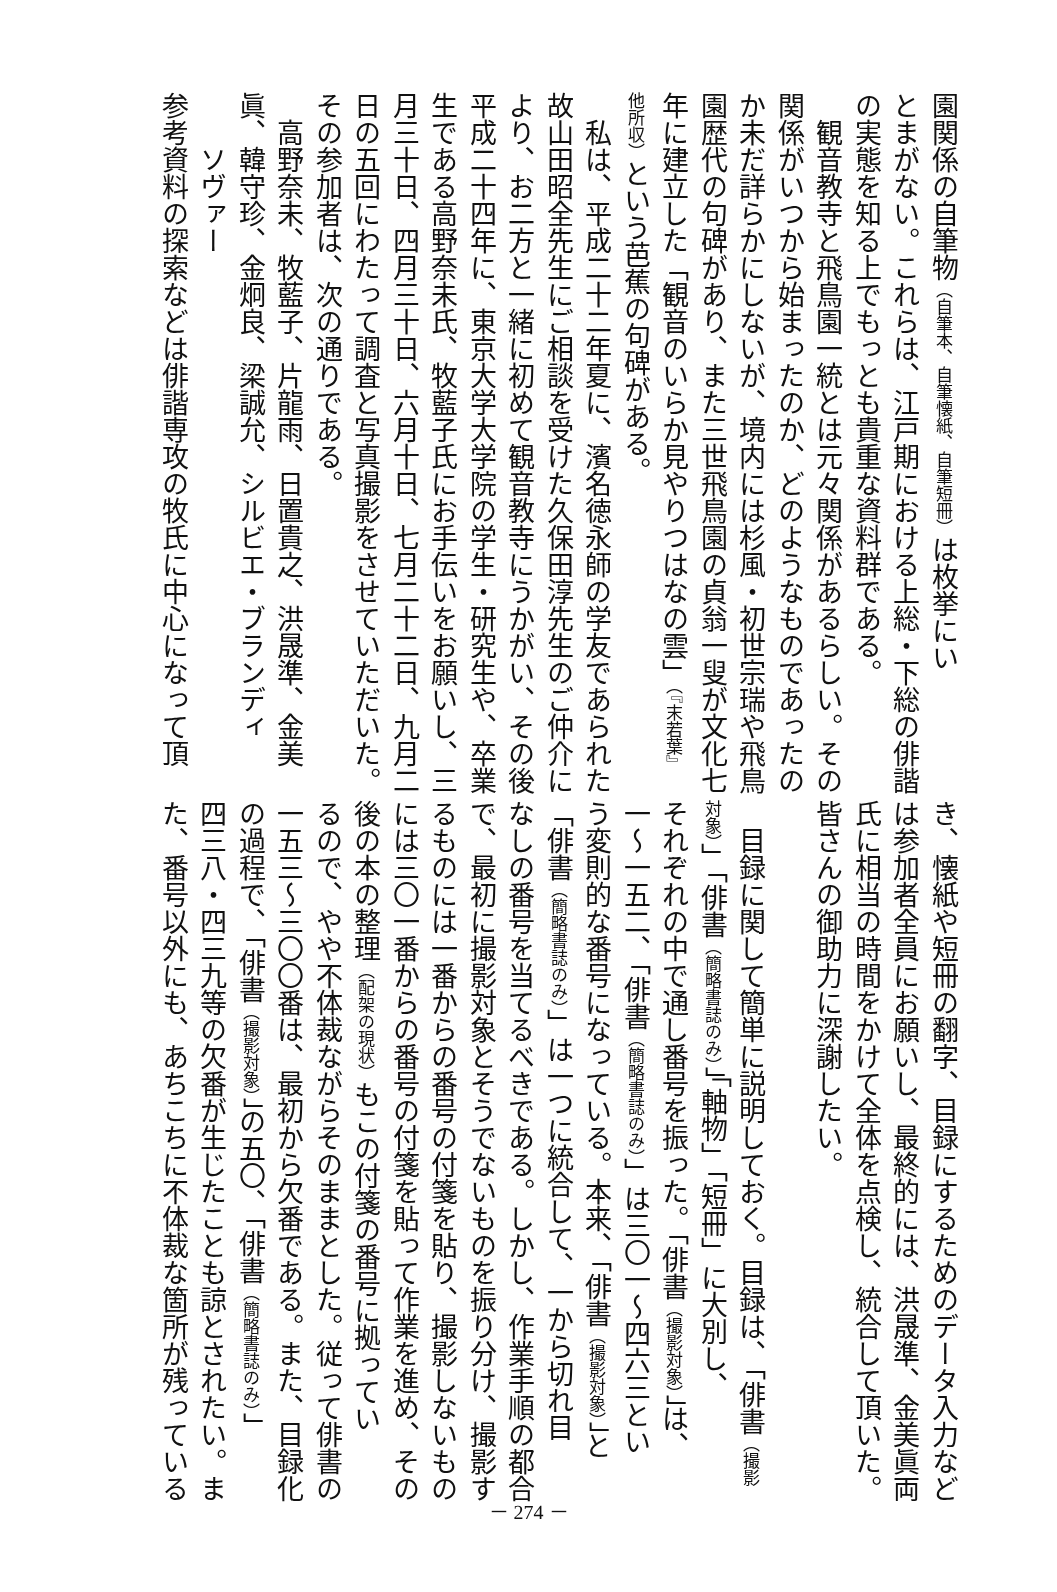園関係の自筆物（自筆本、自筆懐紙、自筆短冊）は枚挙にい
とまがない。これらは、江戸期における上総・下総の俳諧
の実態を知る上でもっとも貴重な資料群である。
　観音教寺と飛鳥園一統とは元々関係があるらしい。その
関係がいつから始まったのか、どのようなものであったの
か未だ詳らかにしないが、境内には杉風・初世宗瑞や飛鳥
園歴代の句碑があり、また三世飛鳥園の貞翁一叟が文化七
年に建立した「観音のいらか見やりつはなの雲」（『末若葉』
他所収）という芭蕉の句碑がある。
　私は、平成二十二年夏に、濱名徳永師の学友であられた
故山田昭全先生にご相談を受けた久保田淳先生のご仲介に
より、お二方と一緒に初めて観音教寺にうかがい、その後
平成二十四年に、東京大学大学院の学生・研究生や、卒業
生である高野奈未氏、牧藍子氏にお手伝いをお願いし、三
月三十日、四月三十日、六月十日、七月二十二日、九月二
日の五回にわたって調査と写真撮影をさせていただいた。
その参加者は、次の通りである。
　高野奈未、牧藍子、片龍雨、日置貴之、洪晟準、金美
眞、韓守珍、金炯良、梁誠允、シルビエ・ブランディ
　　ソヴァー
参考資料の探索などは俳諧専攻の牧氏に中心になって頂
き、懐紙や短冊の翻字、目録にするためのデータ入力など
は参加者全員にお願いし、最終的には、洪晟準、金美眞両
氏に相当の時間をかけて全体を点検し、統合して頂いた。
皆さんの御助力に深謝したい。
　
　目録に関して簡単に説明しておく。目録は、「俳書（撮影
対象）」「俳書（簡略書誌のみ）」「軸物」「短冊」に大別し、
それぞれの中で通し番号を振った。「俳書（撮影対象）」は、
一～一五二、「俳書（簡略書誌のみ）」は三〇一～四六三とい
う変則的な番号になっている。本来、「俳書（撮影対象）」と
「俳書（簡略書誌のみ）」は一つに統合して、一から切れ目
なしの番号を当てるべきである。しかし、作業手順の都合
で、最初に撮影対象とそうでないものを振り分け、撮影す
るものには一番からの番号の付箋を貼り、撮影しないもの
には三〇一番からの番号の付箋を貼って作業を進め、その
後の本の整理（配架の現状）もこの付箋の番号に拠ってい
るので、やや不体裁ながらそのままとした。従って俳書の
一五三～三〇〇番は、最初から欠番である。また、目録化
の過程で、「俳書（撮影対象）」の五〇、「俳書（簡略書誌のみ）」
四三八・四三九等の欠番が生じたことも諒とされたい。ま
た、番号以外にも、あちこちに不体裁な箇所が残っている
－ 274 －